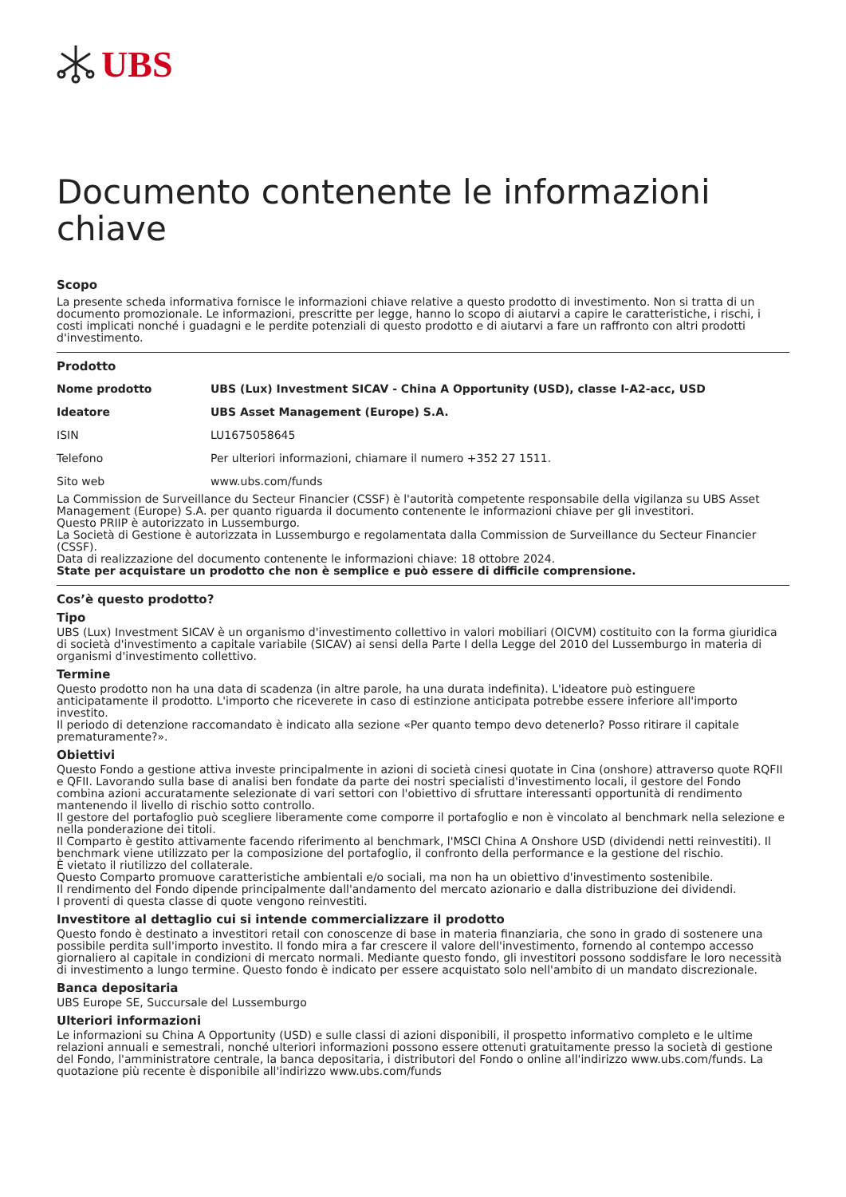UBS
Documento contenente le informazioni chiave
Scopo
La presente scheda informativa fornisce le informazioni chiave relative a questo prodotto di investimento. Non si tratta di un documento promozionale. Le informazioni, prescritte per legge, hanno lo scopo di aiutarvi a capire le caratteristiche, i rischi, i costi implicati nonché i guadagni e le perdite potenziali di questo prodotto e di aiutarvi a fare un raffronto con altri prodotti d'investimento.
Prodotto
| Nome prodotto | UBS (Lux) Investment SICAV - China A Opportunity (USD), classe I-A2-acc, USD |
| Ideatore | UBS Asset Management (Europe) S.A. |
| ISIN | LU1675058645 |
| Telefono | Per ulteriori informazioni, chiamare il numero +352 27 1511. |
| Sito web | www.ubs.com/funds |
La Commission de Surveillance du Secteur Financier (CSSF) è l'autorità competente responsabile della vigilanza su UBS Asset Management (Europe) S.A. per quanto riguarda il documento contenente le informazioni chiave per gli investitori.
Questo PRIIP è autorizzato in Lussemburgo.
La Società di Gestione è autorizzata in Lussemburgo e regolamentata dalla Commission de Surveillance du Secteur Financier (CSSF).
Data di realizzazione del documento contenente le informazioni chiave: 18 ottobre 2024.
State per acquistare un prodotto che non è semplice e può essere di difficile comprensione.
Cos’è questo prodotto?
Tipo
UBS (Lux) Investment SICAV è un organismo d'investimento collettivo in valori mobiliari (OICVM) costituito con la forma giuridica di società d'investimento a capitale variabile (SICAV) ai sensi della Parte I della Legge del 2010 del Lussemburgo in materia di organismi d'investimento collettivo.
Termine
Questo prodotto non ha una data di scadenza (in altre parole, ha una durata indefinita). L'ideatore può estinguere anticipatamente il prodotto. L'importo che riceverete in caso di estinzione anticipata potrebbe essere inferiore all'importo investito.
Il periodo di detenzione raccomandato è indicato alla sezione «Per quanto tempo devo detenerlo? Posso ritirare il capitale prematuramente?».
Obiettivi
Questo Fondo a gestione attiva investe principalmente in azioni di società cinesi quotate in Cina (onshore) attraverso quote RQFII e QFII. Lavorando sulla base di analisi ben fondate da parte dei nostri specialisti d'investimento locali, il gestore del Fondo combina azioni accuratamente selezionate di vari settori con l'obiettivo di sfruttare interessanti opportunità di rendimento mantenendo il livello di rischio sotto controllo.
Il gestore del portafoglio può scegliere liberamente come comporre il portafoglio e non è vincolato al benchmark nella selezione e nella ponderazione dei titoli.
Il Comparto è gestito attivamente facendo riferimento al benchmark, l'MSCI China A Onshore USD (dividendi netti reinvestiti). Il benchmark viene utilizzato per la composizione del portafoglio, il confronto della performance e la gestione del rischio.
È vietato il riutilizzo del collaterale.
Questo Comparto promuove caratteristiche ambientali e/o sociali, ma non ha un obiettivo d'investimento sostenibile.
Il rendimento del Fondo dipende principalmente dall'andamento del mercato azionario e dalla distribuzione dei dividendi.
I proventi di questa classe di quote vengono reinvestiti.
Investitore al dettaglio cui si intende commercializzare il prodotto
Questo fondo è destinato a investitori retail con conoscenze di base in materia finanziaria, che sono in grado di sostenere una possibile perdita sull'importo investito. Il fondo mira a far crescere il valore dell'investimento, fornendo al contempo accesso giornaliero al capitale in condizioni di mercato normali. Mediante questo fondo, gli investitori possono soddisfare le loro necessità di investimento a lungo termine. Questo fondo è indicato per essere acquistato solo nell'ambito di un mandato discrezionale.
Banca depositaria
UBS Europe SE, Succursale del Lussemburgo
Ulteriori informazioni
Le informazioni su China A Opportunity (USD) e sulle classi di azioni disponibili, il prospetto informativo completo e le ultime relazioni annuali e semestrali, nonché ulteriori informazioni possono essere ottenuti gratuitamente presso la società di gestione del Fondo, l'amministratore centrale, la banca depositaria, i distributori del Fondo o online all'indirizzo www.ubs.com/funds. La quotazione più recente è disponibile all'indirizzo www.ubs.com/funds